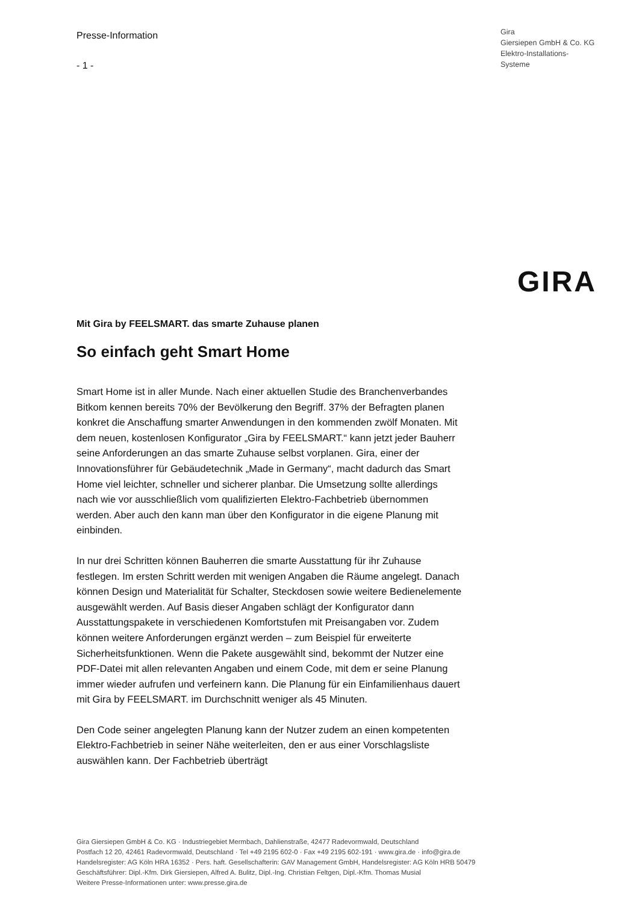Presse-Information
- 1 -
Gira
Giersiepen GmbH & Co. KG
Elektro-Installations-
Systeme
GIRA
Mit Gira by FEELSMART. das smarte Zuhause planen
So einfach geht Smart Home
Smart Home ist in aller Munde. Nach einer aktuellen Studie des Branchenverbandes Bitkom kennen bereits 70% der Bevölkerung den Begriff. 37% der Befragten planen konkret die Anschaffung smarter Anwendungen in den kommenden zwölf Monaten. Mit dem neuen, kostenlosen Konfigurator „Gira by FEELSMART.“ kann jetzt jeder Bauherr seine Anforderungen an das smarte Zuhause selbst vorplanen. Gira, einer der Innovationsführer für Gebäudetechnik „Made in Germany“, macht dadurch das Smart Home viel leichter, schneller und sicherer planbar. Die Umsetzung sollte allerdings nach wie vor ausschließlich vom qualifizierten Elektro-Fachbetrieb übernommen werden. Aber auch den kann man über den Konfigurator in die eigene Planung mit einbinden.
In nur drei Schritten können Bauherren die smarte Ausstattung für ihr Zuhause festlegen. Im ersten Schritt werden mit wenigen Angaben die Räume angelegt. Danach können Design und Materialität für Schalter, Steckdosen sowie weitere Bedienelemente ausgewählt werden. Auf Basis dieser Angaben schlägt der Konfigurator dann Ausstattungspakete in verschiedenen Komfortstufen mit Preisangaben vor. Zudem können weitere Anforderungen ergänzt werden – zum Beispiel für erweiterte Sicherheitsfunktionen. Wenn die Pakete ausgewählt sind, bekommt der Nutzer eine PDF-Datei mit allen relevanten Angaben und einem Code, mit dem er seine Planung immer wieder aufrufen und verfeinern kann. Die Planung für ein Einfamilienhaus dauert mit Gira by FEELSMART. im Durchschnitt weniger als 45 Minuten.
Den Code seiner angelegten Planung kann der Nutzer zudem an einen kompetenten Elektro-Fachbetrieb in seiner Nähe weiterleiten, den er aus einer Vorschlagsliste auswählen kann. Der Fachbetrieb überträgt
Gira Giersiepen GmbH & Co. KG · Industriegebiet Mermbach, Dahlienstraße, 42477 Radevormwald, Deutschland
Postfach 12 20, 42461 Radevormwald, Deutschland · Tel +49 2195 602-0 · Fax +49 2195 602-191 · www.gira.de · info@gira.de
Handelsregister: AG Köln HRA 16352 · Pers. haft. Gesellschafterin: GAV Management GmbH, Handelsregister: AG Köln HRB 50479
Geschäftsführer: Dipl.-Kfm. Dirk Giersiepen, Alfred A. Bulitz, Dipl.-Ing. Christian Feltgen, Dipl.-Kfm. Thomas Musial
Weitere Presse-Informationen unter: www.presse.gira.de